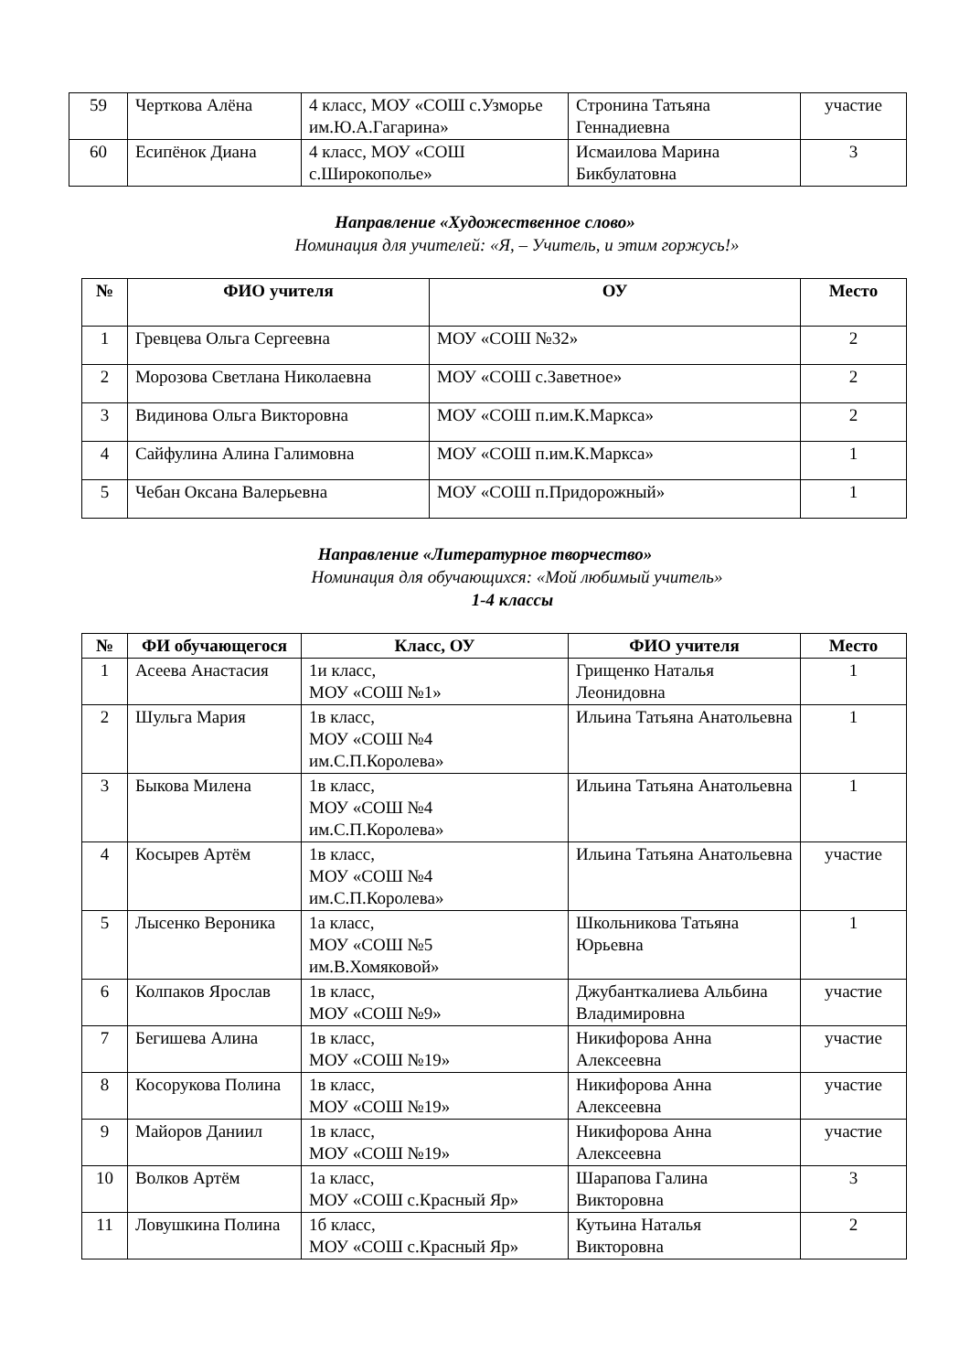| 59 | Черткова Алёна | 4 класс, МОУ «СОШ с.Узморье им.Ю.А.Гагарина» | Стронина Татьяна Геннадиевна | участие |
| 60 | Есипёнок Диана | 4 класс, МОУ «СОШ с.Широкополье» | Исмаилова Марина Бикбулатовна | 3 |
Направление «Художественное слово»
Номинация для учителей: «Я, – Учитель, и этим горжусь!»
| № | ФИО учителя | ОУ | Место |
| --- | --- | --- | --- |
| 1 | Гревцева Ольга Сергеевна | МОУ «СОШ №32» | 2 |
| 2 | Морозова Светлана Николаевна | МОУ «СОШ с.Заветное» | 2 |
| 3 | Видинова Ольга Викторовна | МОУ «СОШ п.им.К.Маркса» | 2 |
| 4 | Сайфулина Алина Галимовна | МОУ «СОШ п.им.К.Маркса» | 1 |
| 5 | Чебан Оксана Валерьевна | МОУ «СОШ п.Придорожный» | 1 |
Направление «Литературное творчество»
Номинация для обучающихся: «Мой любимый учитель»
1-4 классы
| № | ФИ обучающегося | Класс, ОУ | ФИО учителя | Место |
| --- | --- | --- | --- | --- |
| 1 | Асеева Анастасия | 1и класс, МОУ «СОШ №1» | Грищенко Наталья Леонидовна | 1 |
| 2 | Шульга Мария | 1в класс, МОУ «СОШ №4 им.С.П.Королева» | Ильина Татьяна Анатольевна | 1 |
| 3 | Быкова Милена | 1в класс, МОУ «СОШ №4 им.С.П.Королева» | Ильина Татьяна Анатольевна | 1 |
| 4 | Косырев Артём | 1в класс, МОУ «СОШ №4 им.С.П.Королева» | Ильина Татьяна Анатольевна | участие |
| 5 | Лысенко Вероника | 1а класс, МОУ «СОШ №5 им.В.Хомяковой» | Школьникова Татьяна Юрьевна | 1 |
| 6 | Колпаков Ярослав | 1в класс, МОУ «СОШ №9» | Джубанткалиева Альбина Владимировна | участие |
| 7 | Бегишева Алина | 1в класс, МОУ «СОШ №19» | Никифорова Анна Алексеевна | участие |
| 8 | Косорукова Полина | 1в класс, МОУ «СОШ №19» | Никифорова Анна Алексеевна | участие |
| 9 | Майоров Даниил | 1в класс, МОУ «СОШ №19» | Никифорова Анна Алексеевна | участие |
| 10 | Волков Артём | 1а класс, МОУ «СОШ с.Красный Яр» | Шарапова Галина Викторовна | 3 |
| 11 | Ловушкина Полина | 1б класс, МОУ «СОШ с.Красный Яр» | Кутьина Наталья Викторовна | 2 |